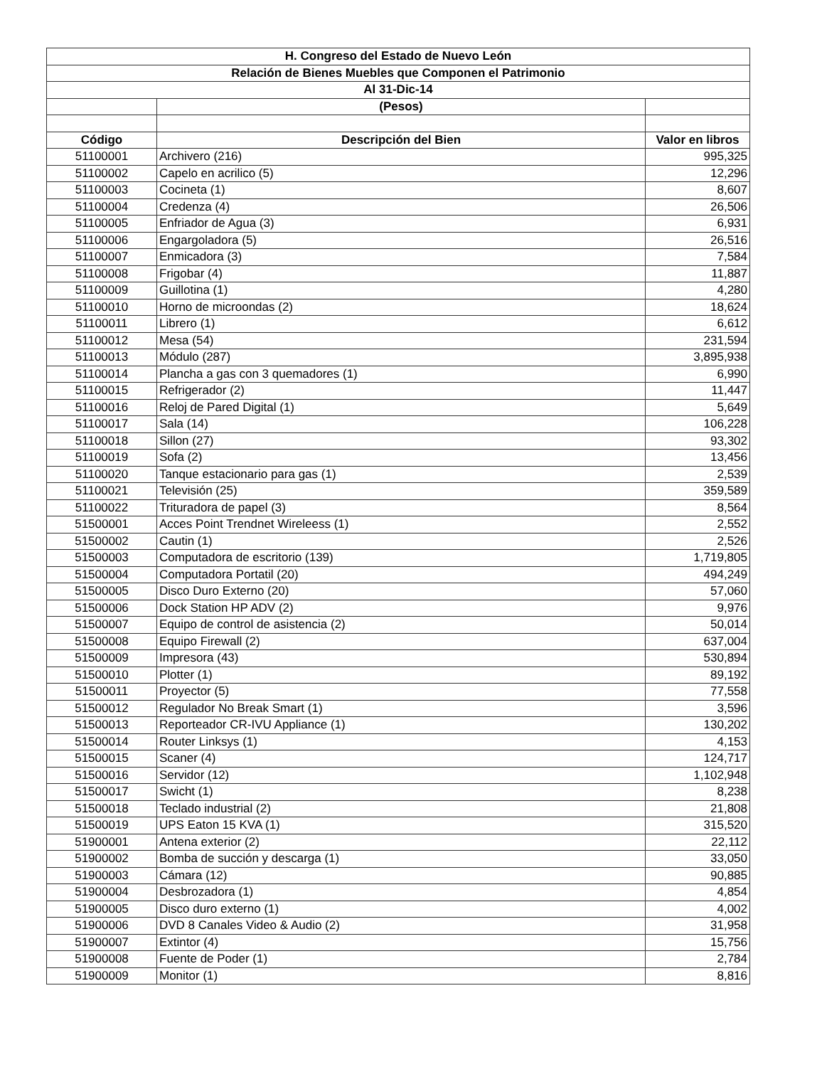| H. Congreso del Estado de Nuevo León | | |
| Relación de Bienes Muebles que Componen el Patrimonio | | |
| Al 31-Dic-14 | | |
| | (Pesos) | |
| Código | Descripción del Bien | Valor en libros |
| 51100001 | Archivero (216) | 995,325 |
| 51100002 | Capelo en acrilico (5) | 12,296 |
| 51100003 | Cocineta (1) | 8,607 |
| 51100004 | Credenza (4) | 26,506 |
| 51100005 | Enfriador de Agua (3) | 6,931 |
| 51100006 | Engargoladora (5) | 26,516 |
| 51100007 | Enmicadora (3) | 7,584 |
| 51100008 | Frigobar (4) | 11,887 |
| 51100009 | Guillotina (1) | 4,280 |
| 51100010 | Horno de microondas (2) | 18,624 |
| 51100011 | Librero (1) | 6,612 |
| 51100012 | Mesa (54) | 231,594 |
| 51100013 | Módulo (287) | 3,895,938 |
| 51100014 | Plancha a gas con 3 quemadores (1) | 6,990 |
| 51100015 | Refrigerador (2) | 11,447 |
| 51100016 | Reloj de Pared Digital (1) | 5,649 |
| 51100017 | Sala (14) | 106,228 |
| 51100018 | Sillon (27) | 93,302 |
| 51100019 | Sofa (2) | 13,456 |
| 51100020 | Tanque estacionario para gas (1) | 2,539 |
| 51100021 | Televisión (25) | 359,589 |
| 51100022 | Trituradora de papel (3) | 8,564 |
| 51500001 | Acces Point Trendnet Wireleess (1) | 2,552 |
| 51500002 | Cautin (1) | 2,526 |
| 51500003 | Computadora de escritorio (139) | 1,719,805 |
| 51500004 | Computadora Portatil (20) | 494,249 |
| 51500005 | Disco Duro Externo (20) | 57,060 |
| 51500006 | Dock Station HP ADV (2) | 9,976 |
| 51500007 | Equipo de control de asistencia (2) | 50,014 |
| 51500008 | Equipo Firewall (2) | 637,004 |
| 51500009 | Impresora (43) | 530,894 |
| 51500010 | Plotter (1) | 89,192 |
| 51500011 | Proyector (5) | 77,558 |
| 51500012 | Regulador No Break Smart (1) | 3,596 |
| 51500013 | Reporteador CR-IVU Appliance (1) | 130,202 |
| 51500014 | Router Linksys (1) | 4,153 |
| 51500015 | Scaner (4) | 124,717 |
| 51500016 | Servidor (12) | 1,102,948 |
| 51500017 | Swicht (1) | 8,238 |
| 51500018 | Teclado industrial (2) | 21,808 |
| 51500019 | UPS Eaton 15 KVA (1) | 315,520 |
| 51900001 | Antena exterior (2) | 22,112 |
| 51900002 | Bomba de succión y descarga (1) | 33,050 |
| 51900003 | Cámara (12) | 90,885 |
| 51900004 | Desbrozadora (1) | 4,854 |
| 51900005 | Disco duro externo (1) | 4,002 |
| 51900006 | DVD 8 Canales Video & Audio (2) | 31,958 |
| 51900007 | Extintor (4) | 15,756 |
| 51900008 | Fuente de Poder (1) | 2,784 |
| 51900009 | Monitor (1) | 8,816 |